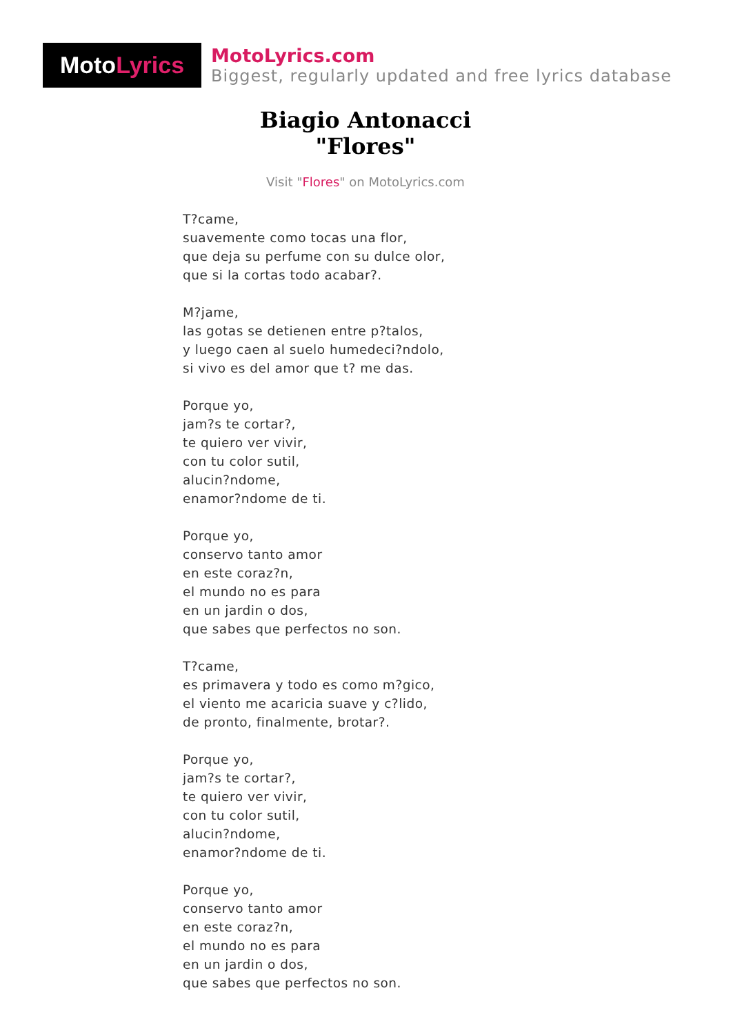Moto Lyrics
MotoLyrics.com
Biggest, regularly updated and free lyrics database
Biagio Antonacci
"Flores"
Visit "Flores" on MotoLyrics.com
T?came,
suavemente como tocas una flor,
que deja su perfume con su dulce olor,
que si la cortas todo acabar?.
M?jame,
las gotas se detienen entre p?talos,
y luego caen al suelo humedeci?ndolo,
si vivo es del amor que t? me das.
Porque yo,
jam?s te cortar?,
te quiero ver vivir,
con tu color sutil,
alucin?ndome,
enamor?ndome de ti.
Porque yo,
conservo tanto amor
en este coraz?n,
el mundo no es para
en un jardin o dos,
que sabes que perfectos no son.
T?came,
es primavera y todo es como m?gico,
el viento me acaricia suave y c?lido,
de pronto, finalmente, brotar?.
Porque yo,
jam?s te cortar?,
te quiero ver vivir,
con tu color sutil,
alucin?ndome,
enamor?ndome de ti.
Porque yo,
conservo tanto amor
en este coraz?n,
el mundo no es para
en un jardin o dos,
que sabes que perfectos no son.